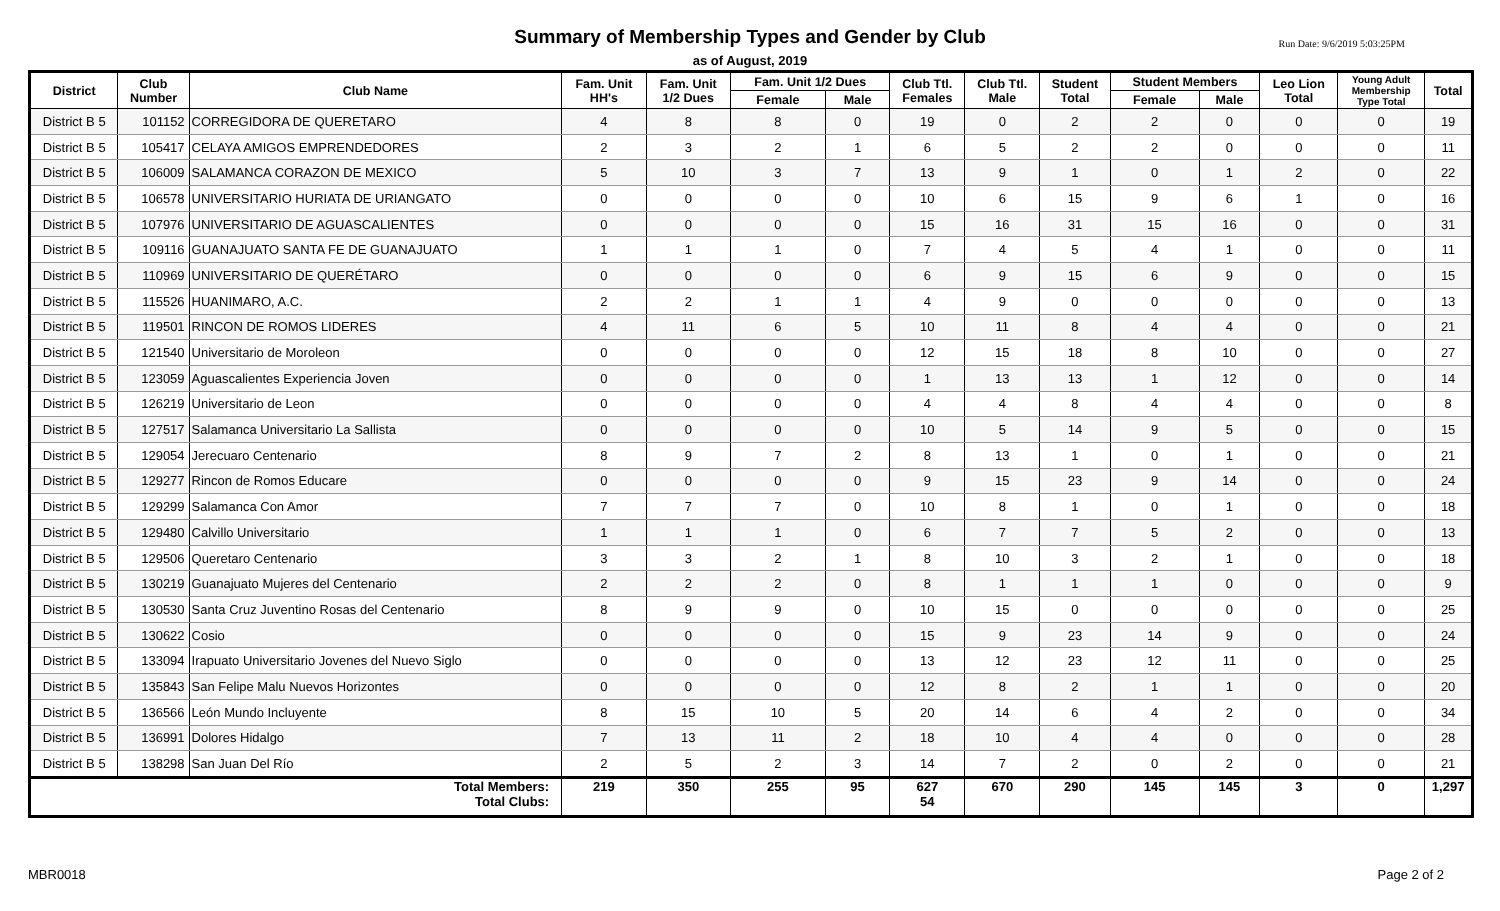Summary of Membership Types and Gender by Club Run Date: 9/6/2019 5:03:25PM
as of August, 2019
| District | Club Number | Club Name | Fam. Unit HH's | Fam. Unit 1/2 Dues | Fam. Unit 1/2 Dues | | Club Ttl. Females | Club Ttl. Male | Student Total | Student Members | | Leo Lion Total | Young Adult Membership Type Total | Total |
| --- | --- | --- | --- | --- | --- | --- | --- | --- | --- | --- | --- | --- | --- | --- |
| | | | | | Female | Male | | | | Female | Male | | | |
| District B 5 | 101152 | CORREGIDORA DE QUERETARO | 4 | 8 | 8 | 0 | 19 | 0 | 2 | 2 | 0 | 0 | 0 | 19 |
| District B 5 | 105417 | CELAYA AMIGOS EMPRENDEDORES | 2 | 3 | 2 | 1 | 6 | 5 | 2 | 2 | 0 | 0 | 0 | 11 |
| District B 5 | 106009 | SALAMANCA CORAZON DE MEXICO | 5 | 10 | 3 | 7 | 13 | 9 | 1 | 0 | 1 | 2 | 0 | 22 |
| District B 5 | 106578 | UNIVERSITARIO HURIATA DE URIANGATO | 0 | 0 | 0 | 0 | 10 | 6 | 15 | 9 | 6 | 1 | 0 | 16 |
| District B 5 | 107976 | UNIVERSITARIO DE AGUASCALIENTES | 0 | 0 | 0 | 0 | 15 | 16 | 31 | 15 | 16 | 0 | 0 | 31 |
| District B 5 | 109116 | GUANAJUATO SANTA FE DE GUANAJUATO | 1 | 1 | 1 | 0 | 7 | 4 | 5 | 4 | 1 | 0 | 0 | 11 |
| District B 5 | 110969 | UNIVERSITARIO DE QUERÉTARO | 0 | 0 | 0 | 0 | 6 | 9 | 15 | 6 | 9 | 0 | 0 | 15 |
| District B 5 | 115526 | HUANIMARO, A.C. | 2 | 2 | 1 | 1 | 4 | 9 | 0 | 0 | 0 | 0 | 0 | 13 |
| District B 5 | 119501 | RINCON DE ROMOS LIDERES | 4 | 11 | 6 | 5 | 10 | 11 | 8 | 4 | 4 | 0 | 0 | 21 |
| District B 5 | 121540 | Universitario de Moroleon | 0 | 0 | 0 | 0 | 12 | 15 | 18 | 8 | 10 | 0 | 0 | 27 |
| District B 5 | 123059 | Aguascalientes Experiencia Joven | 0 | 0 | 0 | 0 | 1 | 13 | 13 | 1 | 12 | 0 | 0 | 14 |
| District B 5 | 126219 | Universitario de Leon | 0 | 0 | 0 | 0 | 4 | 4 | 8 | 4 | 4 | 0 | 0 | 8 |
| District B 5 | 127517 | Salamanca Universitario La Sallista | 0 | 0 | 0 | 0 | 10 | 5 | 14 | 9 | 5 | 0 | 0 | 15 |
| District B 5 | 129054 | Jerecuaro Centenario | 8 | 9 | 7 | 2 | 8 | 13 | 1 | 0 | 1 | 0 | 0 | 21 |
| District B 5 | 129277 | Rincon de Romos Educare | 0 | 0 | 0 | 0 | 9 | 15 | 23 | 9 | 14 | 0 | 0 | 24 |
| District B 5 | 129299 | Salamanca Con Amor | 7 | 7 | 7 | 0 | 10 | 8 | 1 | 0 | 1 | 0 | 0 | 18 |
| District B 5 | 129480 | Calvillo Universitario | 1 | 1 | 1 | 0 | 6 | 7 | 7 | 5 | 2 | 0 | 0 | 13 |
| District B 5 | 129506 | Queretaro Centenario | 3 | 3 | 2 | 1 | 8 | 10 | 3 | 2 | 1 | 0 | 0 | 18 |
| District B 5 | 130219 | Guanajuato Mujeres del Centenario | 2 | 2 | 2 | 0 | 8 | 1 | 1 | 1 | 0 | 0 | 0 | 9 |
| District B 5 | 130530 | Santa Cruz Juventino Rosas del Centenario | 8 | 9 | 9 | 0 | 10 | 15 | 0 | 0 | 0 | 0 | 0 | 25 |
| District B 5 | 130622 | Cosio | 0 | 0 | 0 | 0 | 15 | 9 | 23 | 14 | 9 | 0 | 0 | 24 |
| District B 5 | 133094 | Irapuato Universitario Jovenes del Nuevo Siglo | 0 | 0 | 0 | 0 | 13 | 12 | 23 | 12 | 11 | 0 | 0 | 25 |
| District B 5 | 135843 | San Felipe Malu Nuevos Horizontes | 0 | 0 | 0 | 0 | 12 | 8 | 2 | 1 | 1 | 0 | 0 | 20 |
| District B 5 | 136566 | León Mundo Incluyente | 8 | 15 | 10 | 5 | 20 | 14 | 6 | 4 | 2 | 0 | 0 | 34 |
| District B 5 | 136991 | Dolores Hidalgo | 7 | 13 | 11 | 2 | 18 | 10 | 4 | 4 | 0 | 0 | 0 | 28 |
| District B 5 | 138298 | San Juan Del Río | 2 | 5 | 2 | 3 | 14 | 7 | 2 | 0 | 2 | 0 | 0 | 21 |
| Total Members: Total Clubs: | | | 219 | 350 | 255 | 95 | 627 54 | 670 | 290 | 145 | 145 | 3 | 0 | 1,297 |
MBR0018 Page 2 of 2